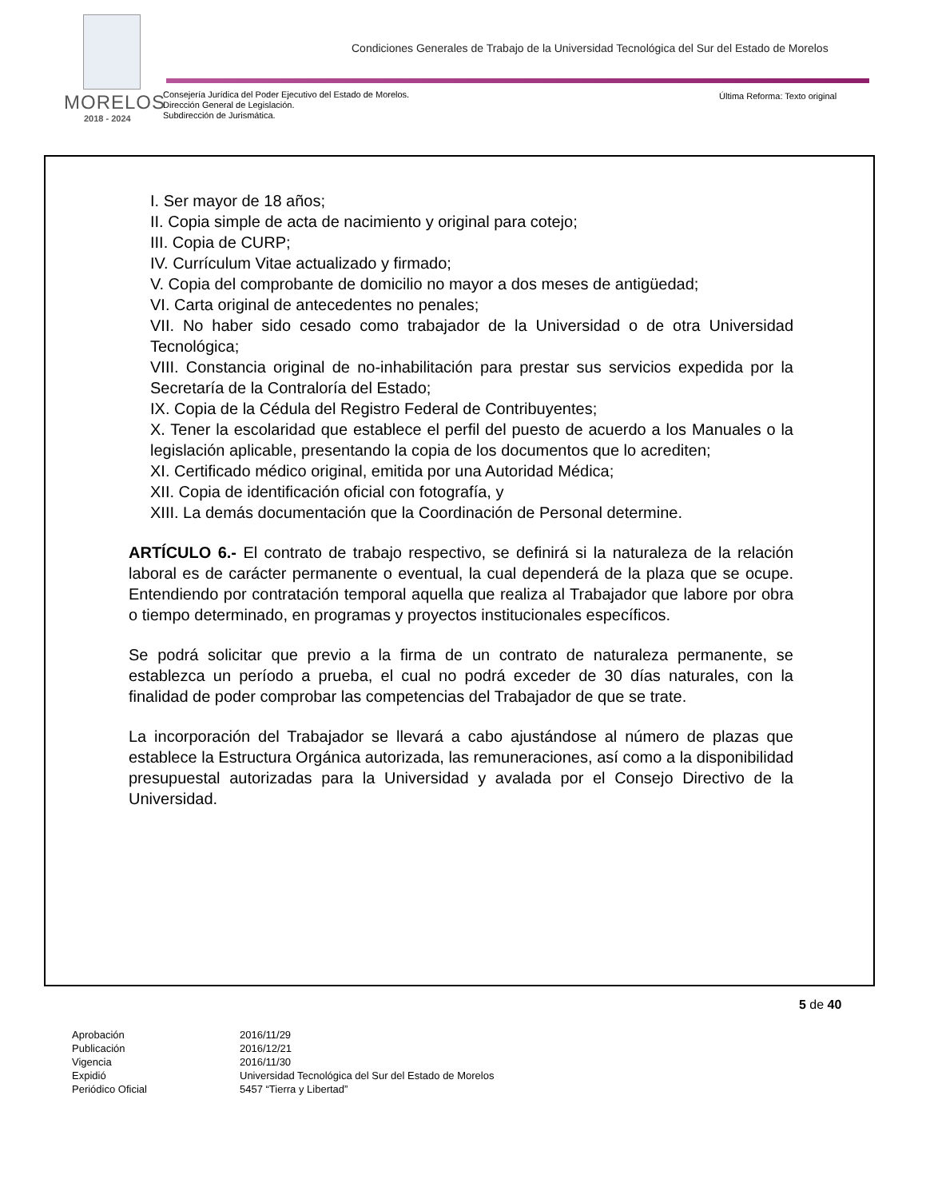MORELOS
2018 - 2024
Condiciones Generales de Trabajo de la Universidad Tecnológica del Sur del Estado de Morelos
Consejería Jurídica del Poder Ejecutivo del Estado de Morelos.
Dirección General de Legislación.
Subdirección de Jurismática.
Última Reforma: Texto original
I. Ser mayor de 18 años;
II. Copia simple de acta de nacimiento y original para cotejo;
III. Copia de CURP;
IV. Currículum Vitae actualizado y firmado;
V. Copia del comprobante de domicilio no mayor a dos meses de antigüedad;
VI. Carta original de antecedentes no penales;
VII. No haber sido cesado como trabajador de la Universidad o de otra Universidad Tecnológica;
VIII. Constancia original de no-inhabilitación para prestar sus servicios expedida por la Secretaría de la Contraloría del Estado;
IX. Copia de la Cédula del Registro Federal de Contribuyentes;
X. Tener la escolaridad que establece el perfil del puesto de acuerdo a los Manuales o la legislación aplicable, presentando la copia de los documentos que lo acrediten;
XI. Certificado médico original, emitida por una Autoridad Médica;
XII. Copia de identificación oficial con fotografía, y
XIII. La demás documentación que la Coordinación de Personal determine.
ARTÍCULO 6.- El contrato de trabajo respectivo, se definirá si la naturaleza de la relación laboral es de carácter permanente o eventual, la cual dependerá de la plaza que se ocupe. Entendiendo por contratación temporal aquella que realiza al Trabajador que labore por obra o tiempo determinado, en programas y proyectos institucionales específicos.
Se podrá solicitar que previo a la firma de un contrato de naturaleza permanente, se establezca un período a prueba, el cual no podrá exceder de 30 días naturales, con la finalidad de poder comprobar las competencias del Trabajador de que se trate.
La incorporación del Trabajador se llevará a cabo ajustándose al número de plazas que establece la Estructura Orgánica autorizada, las remuneraciones, así como a la disponibilidad presupuestal autorizadas para la Universidad y avalada por el Consejo Directivo de la Universidad.
5 de 40
| Aprobación | 2016/11/29 |
| Publicación | 2016/12/21 |
| Vigencia | 2016/11/30 |
| Expidió | Universidad Tecnológica del Sur del Estado de Morelos |
| Periódico Oficial | 5457 “Tierra y Libertad” |